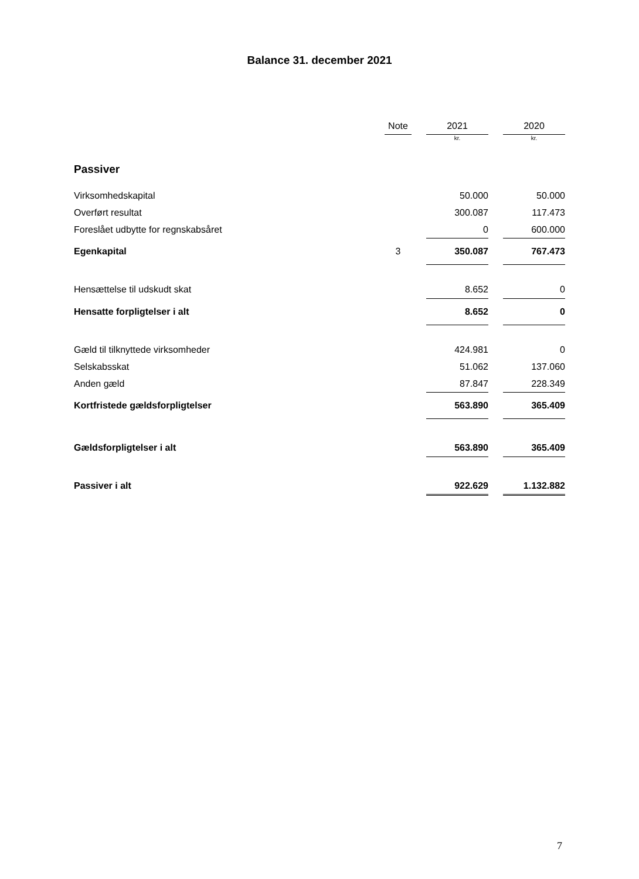Balance 31. december 2021
| | Note | | 2021 | | 2020 |
| --- | --- | --- | --- | --- | --- |
| | | | kr. | | kr. |
| Passiver | | | | | |
| Virksomhedskapital | | | 50.000 | | 50.000 |
| Overført resultat | | | 300.087 | | 117.473 |
| Foreslået udbytte for regnskabsåret | | | 0 | | 600.000 |
| Egenkapital | 3 | | 350.087 | | 767.473 |
| Hensættelse til udskudt skat | | | 8.652 | | 0 |
| Hensatte forpligtelser i alt | | | 8.652 | | 0 |
| Gæld til tilknyttede virksomheder | | | 424.981 | | 0 |
| Selskabsskat | | | 51.062 | | 137.060 |
| Anden gæld | | | 87.847 | | 228.349 |
| Kortfristede gældsforpligtelser | | | 563.890 | | 365.409 |
| Gældsforpligtelser i alt | | | 563.890 | | 365.409 |
| Passiver i alt | | | 922.629 | | 1.132.882 |
7